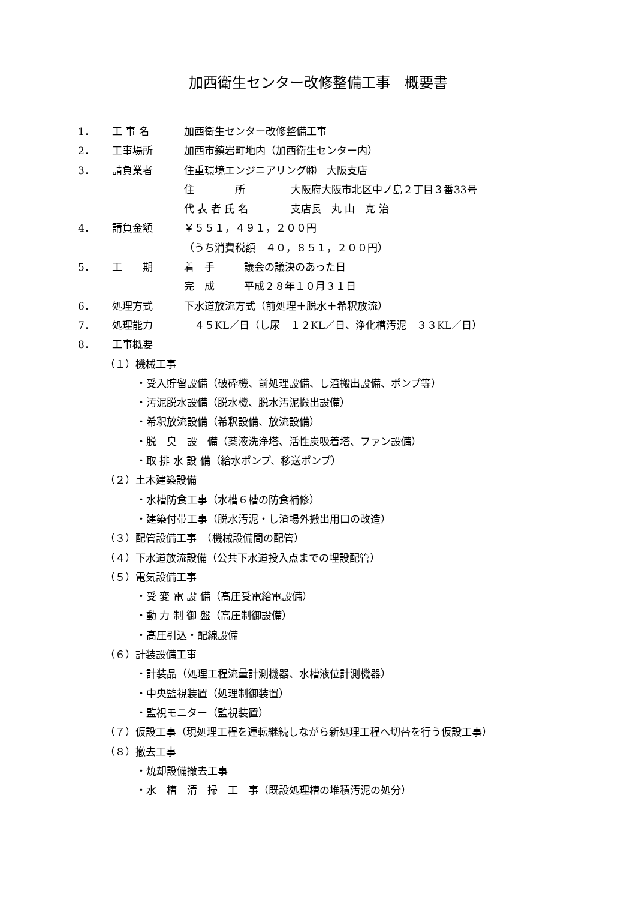加西衛生センター改修整備工事　概要書
1． 工 事 名 加西衛生センター改修整備工事
2． 工事場所 加西市鎮岩町地内（加西衛生センター内）
3． 請負業者 住重環境エンジニアリング㈱　大阪支店
住　　　　所 大阪府大阪市北区中ノ島２丁目３番33号
代 表 者 氏 名 支店長　丸 山　克 治
4． 請負金額 ￥５５１，４９１，２００円
（うち消費税額　４０，８５１，２００円）
5． 工　　期 着　手 議会の議決のあった日
完　成 平成２８年１０月３１日
6． 処理方式 下水道放流方式（前処理＋脱水＋希釈放流）
7． 処理能力　４５KL／日（し尿　１２KL／日、浄化槽汚泥　３３KL／日）
8． 工事概要
（１）機械工事
・受入貯留設備（破砕機、前処理設備、し渣搬出設備、ポンプ等）
・汚泥脱水設備（脱水機、脱水汚泥搬出設備）
・希釈放流設備（希釈設備、放流設備）
・脱　臭　設　備（薬液洗浄塔、活性炭吸着塔、ファン設備）
・取 排 水 設 備（給水ポンプ、移送ポンプ）
（２）土木建築設備
・水槽防食工事（水槽６槽の防食補修）
・建築付帯工事（脱水汚泥・し渣場外搬出用口の改造）
（３）配管設備工事　（機械設備間の配管）
（４）下水道放流設備（公共下水道投入点までの埋設配管）
（５）電気設備工事
・受 変 電 設 備（高圧受電給電設備）
・動 力 制 御 盤（高圧制御設備）
・高圧引込・配線設備
（６）計装設備工事
・計装品（処理工程流量計測機器、水槽液位計測機器）
・中央監視装置（処理制御装置）
・監視モニター（監視装置）
（７）仮設工事（現処理工程を運転継続しながら新処理工程へ切替を行う仮設工事）
（８）撤去工事
・焼却設備撤去工事
・水　槽　清　掃　工　事（既設処理槽の堆積汚泥の処分）